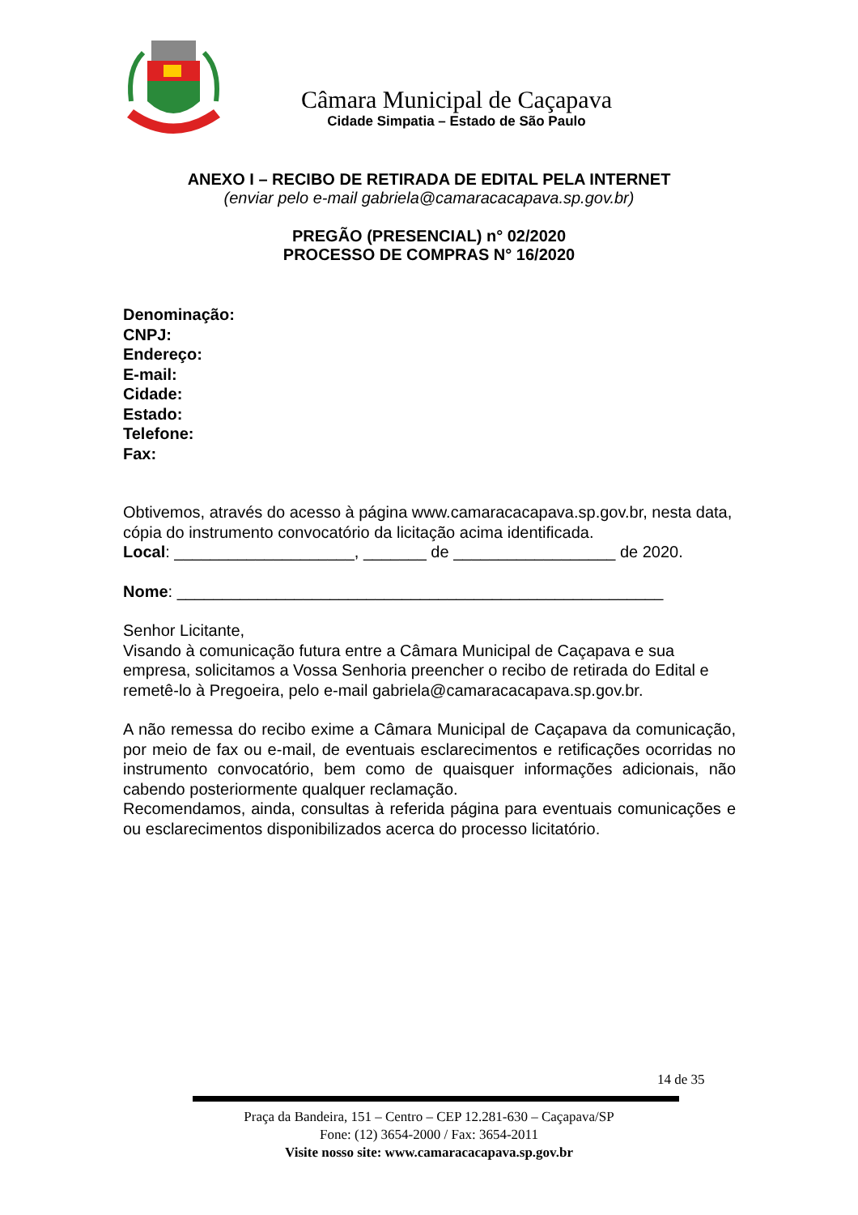Câmara Municipal de Caçapava
Cidade Simpatia – Estado de São Paulo
ANEXO I – RECIBO DE RETIRADA DE EDITAL PELA INTERNET
(enviar pelo e-mail gabriela@camaracacapava.sp.gov.br)
PREGÃO (PRESENCIAL) n° 02/2020
PROCESSO DE COMPRAS N° 16/2020
Denominação:
CNPJ:
Endereço:
E-mail:
Cidade:
Estado:
Telefone:
Fax:
Obtivemos, através do acesso à página www.camaracacapava.sp.gov.br, nesta data, cópia do instrumento convocatório da licitação acima identificada.
Local: ____________________, _______ de __________________ de 2020.
Nome: ______________________________________________________
Senhor Licitante,
Visando à comunicação futura entre a Câmara Municipal de Caçapava e sua empresa, solicitamos a Vossa Senhoria preencher o recibo de retirada do Edital e remetê-lo à Pregoeira, pelo e-mail gabriela@camaracacapava.sp.gov.br.
A não remessa do recibo exime a Câmara Municipal de Caçapava da comunicação, por meio de fax ou e-mail, de eventuais esclarecimentos e retificações ocorridas no instrumento convocatório, bem como de quaisquer informações adicionais, não cabendo posteriormente qualquer reclamação.
Recomendamos, ainda, consultas à referida página para eventuais comunicações e ou esclarecimentos disponibilizados acerca do processo licitatório.
14 de 35
Praça da Bandeira, 151 – Centro – CEP 12.281-630 – Caçapava/SP
Fone: (12) 3654-2000 / Fax: 3654-2011
Visite nosso site: www.camaracacapava.sp.gov.br